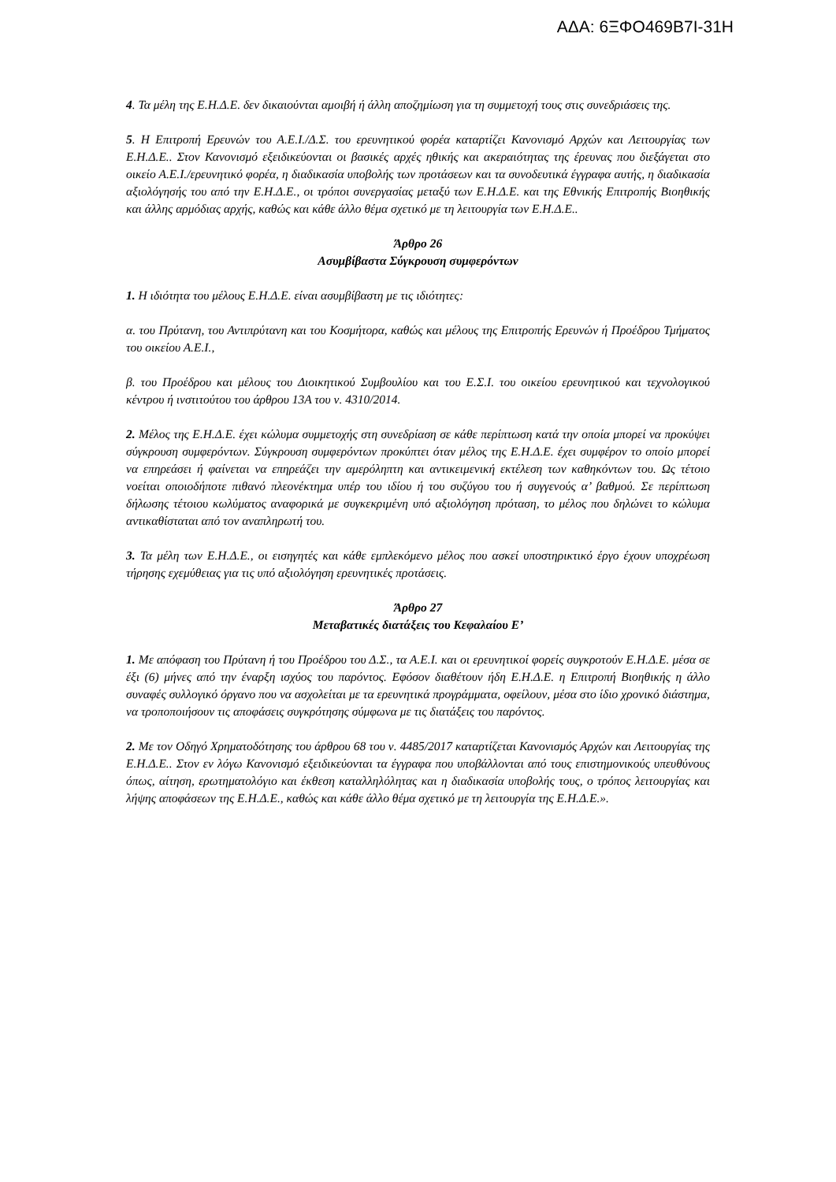ΑΔΑ: 6ΞΦΟ469Β7Ι-31Η
4. Τα μέλη της Ε.Η.Δ.Ε. δεν δικαιούνται αμοιβή ή άλλη αποζημίωση για τη συμμετοχή τους στις συνεδριάσεις της.
5. Η Επιτροπή Ερευνών του Α.Ε.Ι./Δ.Σ. του ερευνητικού φορέα καταρτίζει Κανονισμό Αρχών και Λειτουργίας των Ε.Η.Δ.Ε.. Στον Κανονισμό εξειδικεύονται οι βασικές αρχές ηθικής και ακεραιότητας της έρευνας που διεξάγεται στο οικείο Α.Ε.Ι./ερευνητικό φορέα, η διαδικασία υποβολής των προτάσεων και τα συνοδευτικά έγγραφα αυτής, η διαδικασία αξιολόγησής του από την Ε.Η.Δ.Ε., οι τρόποι συνεργασίας μεταξύ των Ε.Η.Δ.Ε. και της Εθνικής Επιτροπής Βιοηθικής και άλλης αρμόδιας αρχής, καθώς και κάθε άλλο θέμα σχετικό με τη λειτουργία των Ε.Η.Δ.Ε..
Άρθρο 26
Ασυμβίβαστα Σύγκρουση συμφερόντων
1. Η ιδιότητα του μέλους Ε.Η.Δ.Ε. είναι ασυμβίβαστη με τις ιδιότητες:
α. του Πρύτανη, του Αντιπρύτανη και του Κοσμήτορα, καθώς και μέλους της Επιτροπής Ερευνών ή Προέδρου Τμήματος του οικείου Α.Ε.Ι.,
β. του Προέδρου και μέλους του Διοικητικού Συμβουλίου και του Ε.Σ.Ι. του οικείου ερευνητικού και τεχνολογικού κέντρου ή ινστιτούτου του άρθρου 13Α του ν. 4310/2014.
2. Μέλος της Ε.Η.Δ.Ε. έχει κώλυμα συμμετοχής στη συνεδρίαση σε κάθε περίπτωση κατά την οποία μπορεί να προκύψει σύγκρουση συμφερόντων. Σύγκρουση συμφερόντων προκύπτει όταν μέλος της Ε.Η.Δ.Ε. έχει συμφέρον το οποίο μπορεί να επηρεάσει ή φαίνεται να επηρεάζει την αμερόληπτη και αντικειμενική εκτέλεση των καθηκόντων του. Ως τέτοιο νοείται οποιοδήποτε πιθανό πλεονέκτημα υπέρ του ιδίου ή του συζύγου του ή συγγενούς α’ βαθμού. Σε περίπτωση δήλωσης τέτοιου κωλύματος αναφορικά με συγκεκριμένη υπό αξιολόγηση πρόταση, το μέλος που δηλώνει το κώλυμα αντικαθίσταται από τον αναπληρωτή του.
3. Τα μέλη των Ε.Η.Δ.Ε., οι εισηγητές και κάθε εμπλεκόμενο μέλος που ασκεί υποστηρικτικό έργο έχουν υποχρέωση τήρησης εχεμύθειας για τις υπό αξιολόγηση ερευνητικές προτάσεις.
Άρθρο 27
Μεταβατικές διατάξεις του Κεφαλαίου Ε’
1. Με απόφαση του Πρύτανη ή του Προέδρου του Δ.Σ., τα Α.Ε.Ι. και οι ερευνητικοί φορείς συγκροτούν Ε.Η.Δ.Ε. μέσα σε έξι (6) μήνες από την έναρξη ισχύος του παρόντος. Εφόσον διαθέτουν ήδη Ε.Η.Δ.Ε. η Επιτροπή Βιοηθικής η άλλο συναφές συλλογικό όργανο που να ασχολείται με τα ερευνητικά προγράμματα, οφείλουν, μέσα στο ίδιο χρονικό διάστημα, να τροποποιήσουν τις αποφάσεις συγκρότησης σύμφωνα με τις διατάξεις του παρόντος.
2. Με τον Οδηγό Χρηματοδότησης του άρθρου 68 του ν. 4485/2017 καταρτίζεται Κανονισμός Αρχών και Λειτουργίας της Ε.Η.Δ.Ε.. Στον εν λόγω Κανονισμό εξειδικεύονται τα έγγραφα που υποβάλλονται από τους επιστημονικούς υπευθύνους όπως, αίτηση, ερωτηματολόγιο και έκθεση καταλληλόλητας και η διαδικασία υποβολής τους, ο τρόπος λειτουργίας και λήψης αποφάσεων της Ε.Η.Δ.Ε., καθώς και κάθε άλλο θέμα σχετικό με τη λειτουργία της Ε.Η.Δ.Ε.».